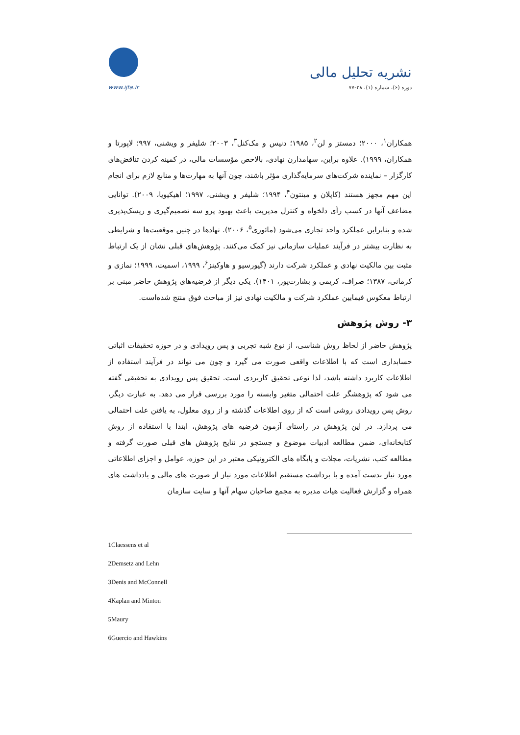نشریه تحلیل مالی
دوره (۶)، شماره (۱)، ۳۸-۷۷
www.ijfa.ir
همکاران<sup>۱</sup>، ۲۰۰۰؛ دمستز و لن<sup>۲</sup>، ۱۹۸۵؛ دنیس و مک‌کنل<sup>۳</sup>، ۲۰۰۳؛ شلیفر و ویشنی، ۹۹۷؛ لاپورتا و همکاران، ۱۹۹۹). علاوه براین، سهامدارن نهادی، بالاخص مؤسسات مالی، در کمینه کردن تناقض‌های کارگزار – نماینده شرکت‌های سرمایه‌گذاری مؤثر باشند، چون آنها به مهارت‌ها و منابع لازم برای انجام این مهم مجهز هستند (کاپلان و مینتون<sup>۴</sup>، ۱۹۹۴؛ شلیفر و ویشنی، ۱۹۹۷؛ اهیکیویا، ۲۰۰۹). توانایی مضاعف آنها در کسب رأی دلخواه و کنترل مدیریت باعث بهبود پرو سه تصمیم‌گیری و ریسک‌پذیری شده و بنابراین عملکرد واحد تجاری می‌شود (مائوری<sup>۵</sup>، ۲۰۰۶). نهادها در چنین موقعیت‌ها و شرایطی به نظارت بیشتر در فرآیند عملیات سازمانی نیز کمک می‌کنند. پژوهش‌های قبلی نشان از یک ارتباط مثبت بین مالکیت نهادی و عملکرد شرکت دارند (گیورسیو و هاوکینز<sup>۶</sup>، ۱۹۹۹، اسمیت، ۱۹۹۹؛ نمازی و کرمانی، ۱۳۸۷؛ صراف، کریمی و بشارت‌پور، ۱۴۰۱). یکی دیگر از فرضیه‌های پژوهش حاضر مبنی بر ارتباط معکوس فیمابین عملکرد شرکت و مالکیت نهادی نیز از مباحث فوق منتج شده‌است.
۳- روش پژوهش
پژوهش حاضر از لحاظ روش شناسی، از نوع شبه تجربی و پس رویدادی و در حوزه تحقیقات اثباتی حسابداری است که با اطلاعات واقعی صورت می گیرد و چون می تواند در فرآیند استفاده از اطلاعات کاربرد داشته باشد، لذا نوعی تحقیق کاربردی است. تحقیق پس رویدادی به تحقیقی گفته می شود که پژوهشگر علت احتمالی متغیر وابسته را مورد بررسی قرار می دهد. به عبارت دیگر، روش پس رویدادی روشی است که از روی اطلاعات گذشته و از روی معلول، به یافتن علت احتمالی می پردازد. در این پژوهش در راستای آزمون فرضیه های پژوهش، ابتدا با استفاده از روش کتابخانه‌ای، ضمن مطالعه ادبیات موضوع و جستجو در نتایج پژوهش های قبلی صورت گرفته و مطالعه کتب، نشریات، مجلات و پایگاه های الکترونیکی معتبر در این حوزه، عوامل و اجزای اطلاعاتی مورد نیاز بدست آمده و با برداشت مستقیم اطلاعات مورد نیاز از صورت های مالی و یادداشت های همراه و گزارش فعالیت هیات مدیره به مجمع صاحبان سهام آنها و سایت سازمان
1Claessens et al
2Demsetz and Lehn
3Denis and McConnell
4Kaplan and Minton
5Maury
6Guercio and Hawkins